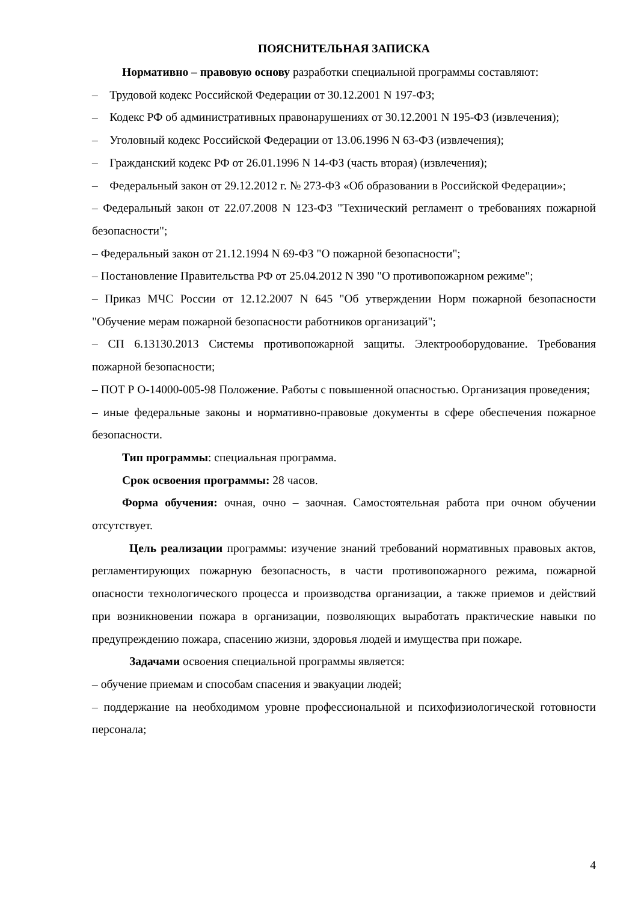ПОЯСНИТЕЛЬНАЯ ЗАПИСКА
Нормативно – правовую основу разработки специальной программы составляют:
– Трудовой кодекс Российской Федерации от 30.12.2001 N 197-ФЗ;
– Кодекс РФ об административных правонарушениях от 30.12.2001 N 195-ФЗ (извлечения);
– Уголовный кодекс Российской Федерации от 13.06.1996 N 63-ФЗ (извлечения);
– Гражданский кодекс РФ от 26.01.1996 N 14-ФЗ (часть вторая) (извлечения);
– Федеральный закон от 29.12.2012 г. № 273-ФЗ «Об образовании в Российской Федерации»;
– Федеральный закон от 22.07.2008 N 123-ФЗ "Технический регламент о требованиях пожарной безопасности";
– Федеральный закон от 21.12.1994 N 69-ФЗ "О пожарной безопасности";
– Постановление Правительства РФ от 25.04.2012 N 390 "О противопожарном режиме";
– Приказ МЧС России от 12.12.2007 N 645 "Об утверждении Норм пожарной безопасности "Обучение мерам пожарной безопасности работников организаций";
– СП 6.13130.2013 Системы противопожарной защиты. Электрооборудование. Требования пожарной безопасности;
– ПОТ Р О-14000-005-98 Положение. Работы с повышенной опасностью. Организация проведения;
– иные федеральные законы и нормативно-правовые документы в сфере обеспечения пожарное безопасности.
Тип программы: специальная программа.
Срок освоения программы: 28 часов.
Форма обучения: очная, очно – заочная. Самостоятельная работа при очном обучении отсутствует.
Цель реализации программы: изучение знаний требований нормативных правовых актов, регламентирующих пожарную безопасность, в части противопожарного режима, пожарной опасности технологического процесса и производства организации, а также приемов и действий при возникновении пожара в организации, позволяющих выработать практические навыки по предупреждению пожара, спасению жизни, здоровья людей и имущества при пожаре.
Задачами освоения специальной программы является:
– обучение приемам и способам спасения и эвакуации людей;
– поддержание на необходимом уровне профессиональной и психофизиологической готовности персонала;
4